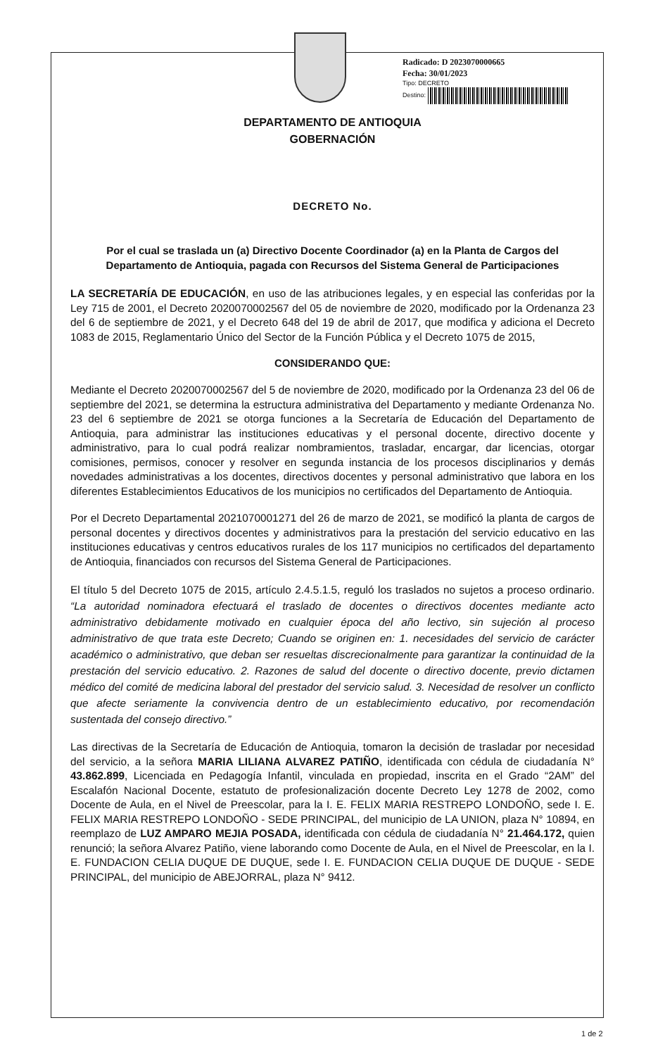Radicado: D 2023070000665
Fecha: 30/01/2023
Tipo: DECRETO
Destino:
DEPARTAMENTO DE ANTIOQUIA
GOBERNACIÓN
DECRETO No.
Por el cual se traslada un (a) Directivo Docente Coordinador (a) en la Planta de Cargos del Departamento de Antioquia, pagada con Recursos del Sistema General de Participaciones
LA SECRETARÍA DE EDUCACIÓN, en uso de las atribuciones legales, y en especial las conferidas por la Ley 715 de 2001, el Decreto 2020070002567 del 05 de noviembre de 2020, modificado por la Ordenanza 23 del 6 de septiembre de 2021, y el Decreto 648 del 19 de abril de 2017, que modifica y adiciona el Decreto 1083 de 2015, Reglamentario Único del Sector de la Función Pública y el Decreto 1075 de 2015,
CONSIDERANDO QUE:
Mediante el Decreto 2020070002567 del 5 de noviembre de 2020, modificado por la Ordenanza 23 del 06 de septiembre del 2021, se determina la estructura administrativa del Departamento y mediante Ordenanza No. 23 del 6 septiembre de 2021 se otorga funciones a la Secretaría de Educación del Departamento de Antioquia, para administrar las instituciones educativas y el personal docente, directivo docente y administrativo, para lo cual podrá realizar nombramientos, trasladar, encargar, dar licencias, otorgar comisiones, permisos, conocer y resolver en segunda instancia de los procesos disciplinarios y demás novedades administrativas a los docentes, directivos docentes y personal administrativo que labora en los diferentes Establecimientos Educativos de los municipios no certificados del Departamento de Antioquia.
Por el Decreto Departamental 2021070001271 del 26 de marzo de 2021, se modificó la planta de cargos de personal docentes y directivos docentes y administrativos para la prestación del servicio educativo en las instituciones educativas y centros educativos rurales de los 117 municipios no certificados del departamento de Antioquia, financiados con recursos del Sistema General de Participaciones.
El título 5 del Decreto 1075 de 2015, artículo 2.4.5.1.5, reguló los traslados no sujetos a proceso ordinario. “La autoridad nominadora efectuará el traslado de docentes o directivos docentes mediante acto administrativo debidamente motivado en cualquier época del año lectivo, sin sujeción al proceso administrativo de que trata este Decreto; Cuando se originen en: 1. necesidades del servicio de carácter académico o administrativo, que deban ser resueltas discrecionalmente para garantizar la continuidad de la prestación del servicio educativo. 2. Razones de salud del docente o directivo docente, previo dictamen médico del comité de medicina laboral del prestador del servicio salud. 3. Necesidad de resolver un conflicto que afecte seriamente la convivencia dentro de un establecimiento educativo, por recomendación sustentada del consejo directivo.”
Las directivas de la Secretaría de Educación de Antioquia, tomaron la decisión de trasladar por necesidad del servicio, a la señora MARIA LILIANA ALVAREZ PATIÑO, identificada con cédula de ciudadanía N° 43.862.899, Licenciada en Pedagogía Infantil, vinculada en propiedad, inscrita en el Grado “2AM” del Escalafón Nacional Docente, estatuto de profesionalización docente Decreto Ley 1278 de 2002, como Docente de Aula, en el Nivel de Preescolar, para la I. E. FELIX MARIA RESTREPO LONDOÑO, sede I. E. FELIX MARIA RESTREPO LONDOÑO - SEDE PRINCIPAL, del municipio de LA UNION, plaza N° 10894, en reemplazo de LUZ AMPARO MEJIA POSADA, identificada con cédula de ciudadanía N° 21.464.172, quien renunció; la señora Alvarez Patiño, viene laborando como Docente de Aula, en el Nivel de Preescolar, en la I. E. FUNDACION CELIA DUQUE DE DUQUE, sede I. E. FUNDACION CELIA DUQUE DE DUQUE - SEDE PRINCIPAL, del municipio de ABEJORRAL, plaza N° 9412.
1 de 2